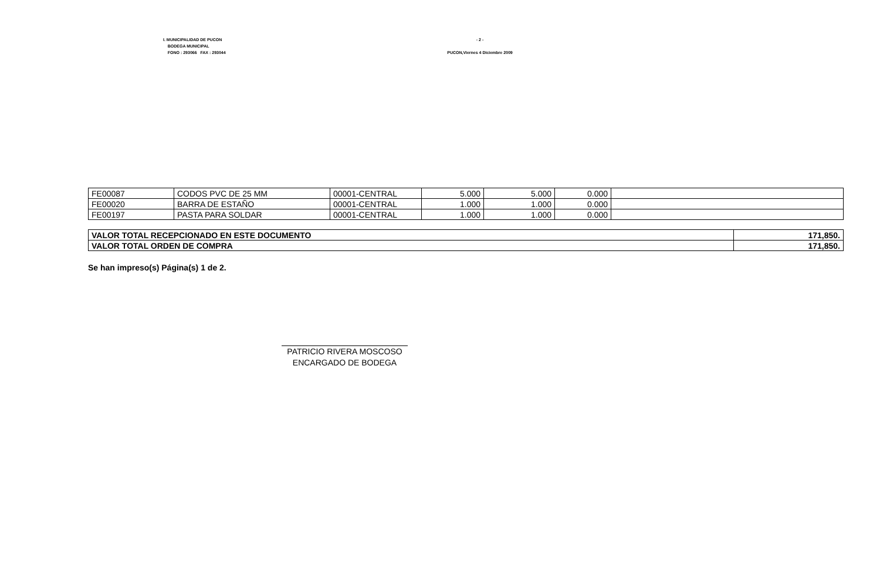I. MUNICIPALIDAD DE PUCON
BODEGA MUNICIPAL
FONO : 293066 FAX : 293044
- 2 -
PUCON,Viernes 4 Diciembre 2009
| FE00087 | CODOS PVC DE 25 MM | 00001-CENTRAL | 5.000 | 5.000 | 0.000 | |
| FE00020 | BARRA DE ESTAÑO | 00001-CENTRAL | 1.000 | 1.000 | 0.000 | |
| FE00197 | PASTA PARA SOLDAR | 00001-CENTRAL | 1.000 | 1.000 | 0.000 | |
| VALOR TOTAL RECEPCIONADO EN ESTE DOCUMENTO | 171,850. |
| VALOR TOTAL ORDEN DE COMPRA | 171,850. |
Se han impreso(s) Página(s) 1 de 2.
PATRICIO RIVERA MOSCOSO
ENCARGADO DE BODEGA